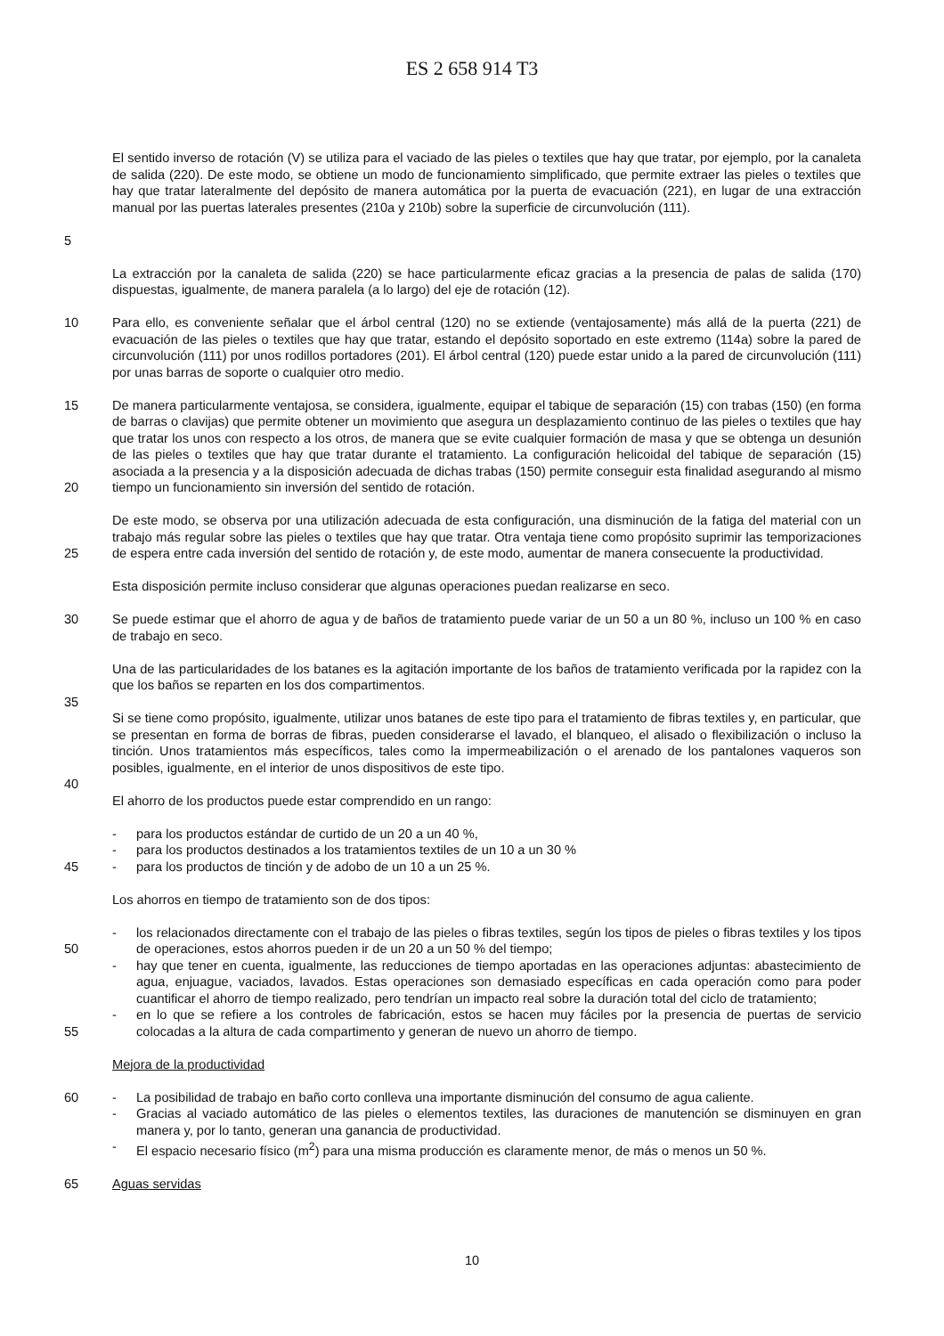ES 2 658 914 T3
5 El sentido inverso de rotación (V) se utiliza para el vaciado de las pieles o textiles que hay que tratar, por ejemplo, por la canaleta de salida (220). De este modo, se obtiene un modo de funcionamiento simplificado, que permite extraer las pieles o textiles que hay que tratar lateralmente del depósito de manera automática por la puerta de evacuación (221), en lugar de una extracción manual por las puertas laterales presentes (210a y 210b) sobre la superficie de circunvolución (111).
La extracción por la canaleta de salida (220) se hace particularmente eficaz gracias a la presencia de palas de salida (170) dispuestas, igualmente, de manera paralela (a lo largo) del eje de rotación (12).
10 Para ello, es conveniente señalar que el árbol central (120) no se extiende (ventajosamente) más allá de la puerta (221) de evacuación de las pieles o textiles que hay que tratar, estando el depósito soportado en este extremo (114a) sobre la pared de circunvolución (111) por unos rodillos portadores (201). El árbol central (120) puede estar unido a la pared de circunvolución (111) por unas barras de soporte o cualquier otro medio.
15
20
De manera particularmente ventajosa, se considera, igualmente, equipar el tabique de separación (15) con trabas (150) (en forma de barras o clavijas) que permite obtener un movimiento que asegura un desplazamiento continuo de las pieles o textiles que hay que tratar los unos con respecto a los otros, de manera que se evite cualquier formación de masa y que se obtenga un desunión de las pieles o textiles que hay que tratar durante el tratamiento. La configuración helicoidal del tabique de separación (15) asociada a la presencia y a la disposición adecuada de dichas trabas (150) permite conseguir esta finalidad asegurando al mismo tiempo un funcionamiento sin inversión del sentido de rotación.
25 De este modo, se observa por una utilización adecuada de esta configuración, una disminución de la fatiga del material con un trabajo más regular sobre las pieles o textiles que hay que tratar. Otra ventaja tiene como propósito suprimir las temporizaciones de espera entre cada inversión del sentido de rotación y, de este modo, aumentar de manera consecuente la productividad.
Esta disposición permite incluso considerar que algunas operaciones puedan realizarse en seco.
30 Se puede estimar que el ahorro de agua y de baños de tratamiento puede variar de un 50 a un 80 %, incluso un 100 % en caso de trabajo en seco.
Una de las particularidades de los batanes es la agitación importante de los baños de tratamiento verificada por la rapidez con la que los baños se reparten en los dos compartimentos.
35
Si se tiene como propósito, igualmente, utilizar unos batanes de este tipo para el tratamiento de fibras textiles y, en particular, que se presentan en forma de borras de fibras, pueden considerarse el lavado, el blanqueo, el alisado o flexibilización o incluso la tinción. Unos tratamientos más específicos, tales como la impermeabilización o el arenado de los pantalones vaqueros son posibles, igualmente, en el interior de unos dispositivos de este tipo.
40
El ahorro de los productos puede estar comprendido en un rango:
45 - para los productos estándar de curtido de un 20 a un 40 %,
- para los productos destinados a los tratamientos textiles de un 10 a un 30 %
- para los productos de tinción y de adobo de un 10 a un 25 %.
Los ahorros en tiempo de tratamiento son de dos tipos:
50
55
- los relacionados directamente con el trabajo de las pieles o fibras textiles, según los tipos de pieles o fibras textiles y los tipos de operaciones, estos ahorros pueden ir de un 20 a un 50 % del tiempo;
- hay que tener en cuenta, igualmente, las reducciones de tiempo aportadas en las operaciones adjuntas: abastecimiento de agua, enjuague, vaciados, lavados. Estas operaciones son demasiado específicas en cada operación como para poder cuantificar el ahorro de tiempo realizado, pero tendrían un impacto real sobre la duración total del ciclo de tratamiento;
- en lo que se refiere a los controles de fabricación, estos se hacen muy fáciles por la presencia de puertas de servicio colocadas a la altura de cada compartimento y generan de nuevo un ahorro de tiempo.
Mejora de la productividad
60 - La posibilidad de trabajo en baño corto conlleva una importante disminución del consumo de agua caliente.
- Gracias al vaciado automático de las pieles o elementos textiles, las duraciones de manutención se disminuyen en gran manera y, por lo tanto, generan una ganancia de productividad.
- El espacio necesario físico (m<sup>2</sup>) para una misma producción es claramente menor, de más o menos un 50 %.
65 Aguas servidas
10